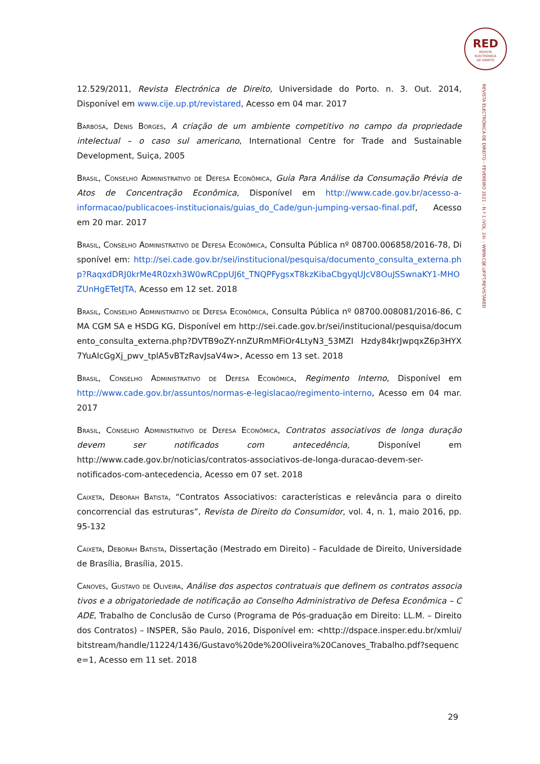RED
REVISTA
ELECTRÓNICA
DE DIREITO
REVISTA ELECTRÓNICA DE DIREITO – FEVEREIRO 2021 – N.º 1 (VOL. 24) – WWW.CIJE.UP.PT/REVISTARED
12.529/2011, Revista Electrónica de Direito, Universidade do Porto. n. 3. Out. 2014, Disponível em www.cije.up.pt/revistared, Acesso em 04 mar. 2017
Barbosa, Denis Borges, A criação de um ambiente competitivo no campo da propriedade intelectual – o caso sul americano, International Centre for Trade and Sustainable Development, Suiça, 2005
Brasil, Conselho Administrativo de Defesa Econômica, Guia Para Análise da Consumação Prévia de Atos de Concentração Econômica, Disponível em http://www.cade.gov.br/acesso-a-informacao/publicacoes-institucionais/guias_do_Cade/gun-jumping-versao-final.pdf, Acesso em 20 mar. 2017
Brasil, Conselho Administrativo de Defesa Econômica, Consulta Pública nº 08700.006858/2016-78, Disponível em: http://sei.cade.gov.br/sei/institucional/pesquisa/documento_consulta_externa.php?RaqxdDRJ0krMe4R0zxh3W0wRCppUJ6t_TNQPFygsxT8kzKibaCbgyqUJcV8OuJSSwnaKY1-MHOZUnHgETetJTA, Acesso em 12 set. 2018
Brasil, Conselho Administrativo de Defesa Econômica, Consulta Pública nº 08700.008081/2016-86, CMA CGM SA e HSDG KG, Disponível em http://sei.cade.gov.br/sei/institucional/pesquisa/documento_consulta_externa.php?DVTB9oZY-nnZURmMFiOr4LtyN3_53MZI Hzdy84krJwpqxZ6p3HYX7YuAIcGgXj_pwv_tplA5vBTzRavJsaV4w>, Acesso em 13 set. 2018
Brasil, Conselho Administrativo de Defesa Econômica, Regimento Interno, Disponível em http://www.cade.gov.br/assuntos/normas-e-legislacao/regimento-interno, Acesso em 04 mar. 2017
Brasil, Conselho Administrativo de Defesa Econômica, Contratos associativos de longa duração devem ser notificados com antecedência, Disponível em http://www.cade.gov.br/noticias/contratos-associativos-de-longa-duracao-devem-ser-notificados-com-antecedencia, Acesso em 07 set. 2018
Caixeta, Deborah Batista, “Contratos Associativos: características e relevância para o direito concorrencial das estruturas”, Revista de Direito do Consumidor, vol. 4, n. 1, maio 2016, pp. 95-132
Caixeta, Deborah Batista, Dissertação (Mestrado em Direito) – Faculdade de Direito, Universidade de Brasília, Brasília, 2015.
Canoves, Gustavo de Oliveira, Análise dos aspectos contratuais que definem os contratos associativos e a obrigatoriedade de notificação ao Conselho Administrativo de Defesa Econômica – CADE, Trabalho de Conclusão de Curso (Programa de Pós-graduação em Direito: LL.M. – Direito dos Contratos) – INSPER, São Paulo, 2016, Disponível em: <http://dspace.insper.edu.br/xmlui/bitstream/handle/11224/1436/Gustavo%20de%20Oliveira%20Canoves_Trabalho.pdf?sequence=1, Acesso em 11 set. 2018
29